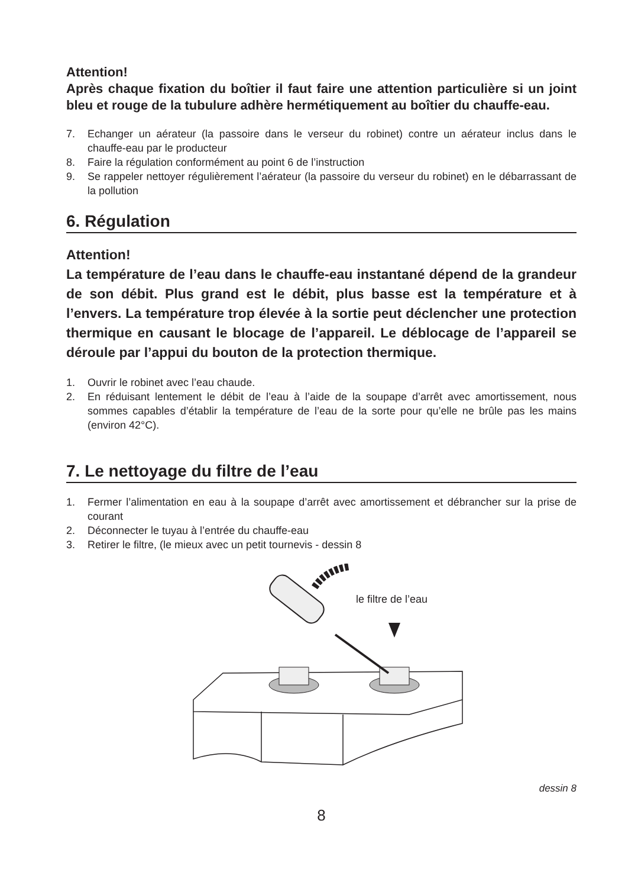Attention!
Après chaque fixation du boîtier il faut faire une attention particulière si un joint bleu et rouge de la tubulure adhère hermétiquement au boîtier du chauffe-eau.
7. Echanger un aérateur (la passoire dans le verseur du robinet) contre un aérateur inclus dans le chauffe-eau par le producteur
8. Faire la régulation conformément au point 6 de l’instruction
9. Se rappeler nettoyer régulièrement l’aérateur (la passoire du verseur du robinet) en le débarrassant de la pollution
6. Régulation
Attention!
La température de l’eau dans le chauffe-eau instantané dépend de la grandeur de son débit. Plus grand est le débit, plus basse est la température et à l’envers. La température trop élevée à la sortie peut déclencher une protection thermique en causant le blocage de l’appareil. Le déblocage de l’appareil se déroule par l’appui du bouton de la protection thermique.
1. Ouvrir le robinet avec l’eau chaude.
2. En réduisant lentement le débit de l’eau à l’aide de la soupape d’arrêt avec amortissement, nous sommes capables d’établir la température de l’eau de la sorte pour qu’elle ne brûle pas les mains (environ 42°C).
7. Le nettoyage du filtre de l’eau
1. Fermer l’alimentation en eau à la soupape d’arrêt avec amortissement et débrancher sur la prise de courant
2. Déconnecter le tuyau à l’entrée du chauffe-eau
3. Retirer le filtre, (le mieux avec un petit tournevis - dessin 8
le filtre de l’eau
dessin 8
8